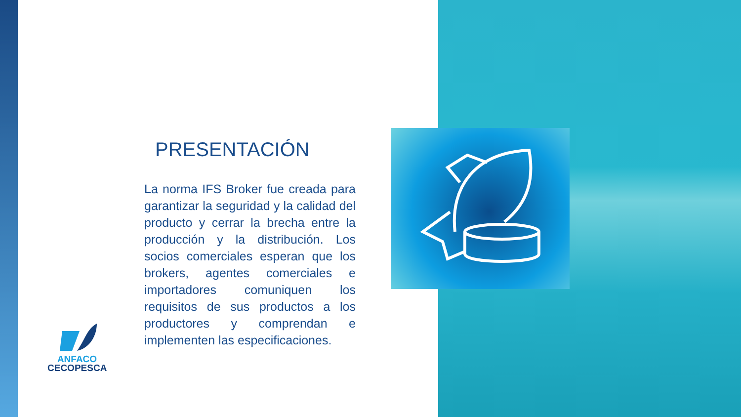PRESENTACIÓN
La norma IFS Broker fue creada para garantizar la seguridad y la calidad del producto y cerrar la brecha entre la producción y la distribución. Los socios comerciales esperan que los brokers, agentes comerciales e importadores comuniquen los requisitos de sus productos a los productores y comprendan e implementen las especificaciones.
ANFACO
CECOPESCA